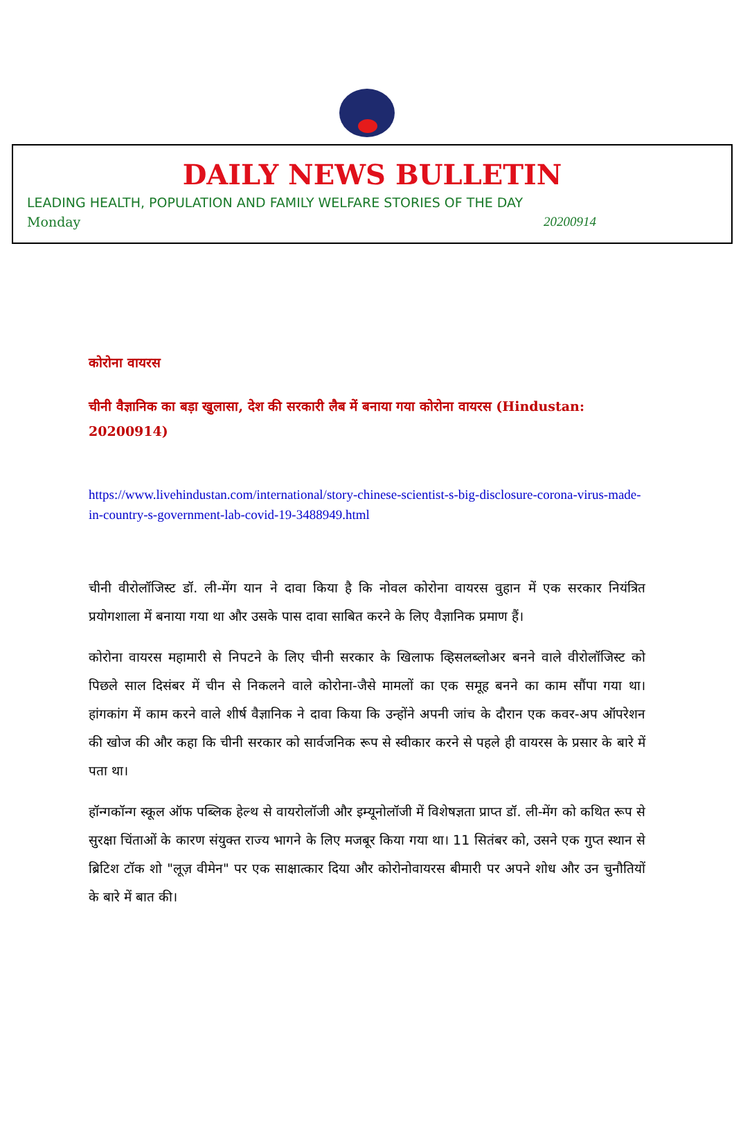DAILY NEWS BULLETIN
LEADING HEALTH, POPULATION AND FAMILY WELFARE STORIES OF THE DAY
Monday 20200914
कोरोना वायरस
चीनी वैज्ञानिक का बड़ा खुलासा, देश की सरकारी लैब में बनाया गया कोरोना वायरस (Hindustan: 20200914)
https://www.livehindustan.com/international/story-chinese-scientist-s-big-disclosure-corona-virus-made-in-country-s-government-lab-covid-19-3488949.html
चीनी वीरोलॉजिस्ट डॉ. ली-मेंग यान ने दावा किया है कि नोवल कोरोना वायरस वुहान में एक सरकार नियंत्रित प्रयोगशाला में बनाया गया था और उसके पास दावा साबित करने के लिए वैज्ञानिक प्रमाण हैं।
कोरोना वायरस महामारी से निपटने के लिए चीनी सरकार के खिलाफ व्हिसलब्लोअर बनने वाले वीरोलॉजिस्ट को पिछले साल दिसंबर में चीन से निकलने वाले कोरोना-जैसे मामलों का एक समूह बनने का काम सौंपा गया था। हांगकांग में काम करने वाले शीर्ष वैज्ञानिक ने दावा किया कि उन्होंने अपनी जांच के दौरान एक कवर-अप ऑपरेशन की खोज की और कहा कि चीनी सरकार को सार्वजनिक रूप से स्वीकार करने से पहले ही वायरस के प्रसार के बारे में पता था।
हॉन्गकॉन्ग स्कूल ऑफ पब्लिक हेल्थ से वायरोलॉजी और इम्यूनोलॉजी में विशेषज्ञता प्राप्त डॉ. ली-मेंग को कथित रूप से सुरक्षा चिंताओं के कारण संयुक्त राज्य भागने के लिए मजबूर किया गया था। 11 सितंबर को, उसने एक गुप्त स्थान से ब्रिटिश टॉक शो "लूज़ वीमेन" पर एक साक्षात्कार दिया और कोरोनोवायरस बीमारी पर अपने शोध और उन चुनौतियों के बारे में बात की।